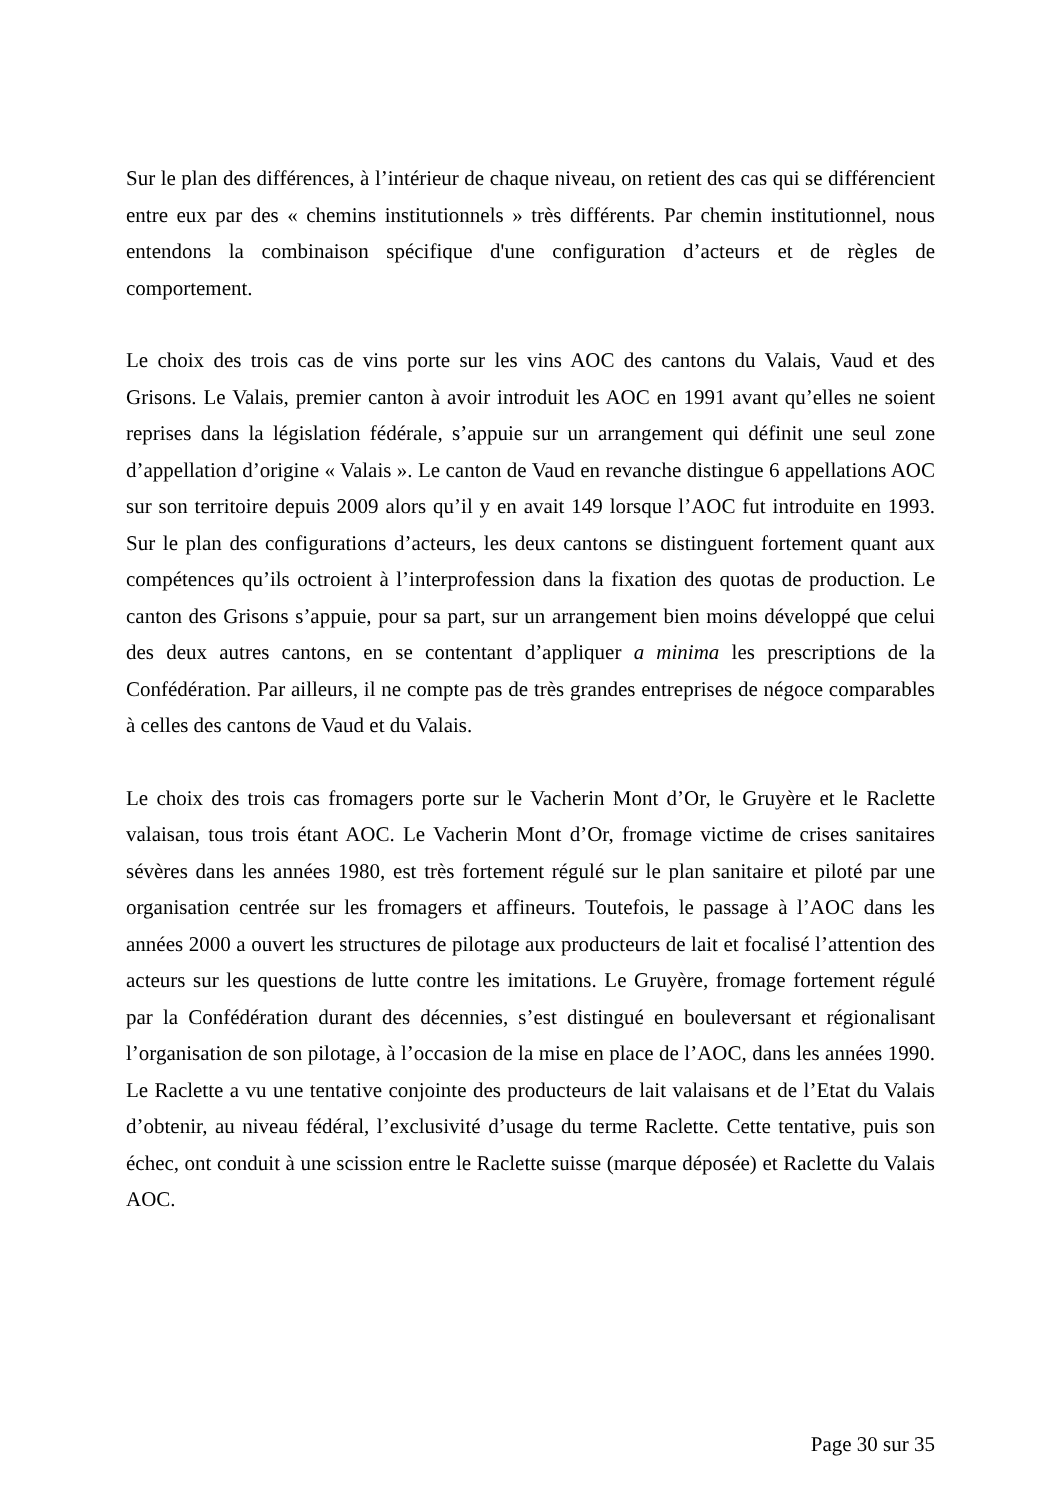Sur le plan des différences, à l’intérieur de chaque niveau, on retient des cas qui se différencient entre eux par des « chemins institutionnels » très différents. Par chemin institutionnel, nous entendons la combinaison spécifique d'une configuration d’acteurs et de règles de comportement.
Le choix des trois cas de vins porte sur les vins AOC des cantons du Valais, Vaud et des Grisons. Le Valais, premier canton à avoir introduit les AOC en 1991 avant qu’elles ne soient reprises dans la législation fédérale, s’appuie sur un arrangement qui définit une seul zone d’appellation d’origine « Valais ». Le canton de Vaud en revanche distingue 6 appellations AOC sur son territoire depuis 2009 alors qu’il y en avait 149 lorsque l’AOC fut introduite en 1993. Sur le plan des configurations d’acteurs, les deux cantons se distinguent fortement quant aux compétences qu’ils octroient à l’interprofession dans la fixation des quotas de production. Le canton des Grisons s’appuie, pour sa part, sur un arrangement bien moins développé que celui des deux autres cantons, en se contentant d’appliquer a minima les prescriptions de la Confédération. Par ailleurs, il ne compte pas de très grandes entreprises de négoce comparables à celles des cantons de Vaud et du Valais.
Le choix des trois cas fromagers porte sur le Vacherin Mont d’Or, le Gruyère et le Raclette valaisan, tous trois étant AOC. Le Vacherin Mont d’Or, fromage victime de crises sanitaires sévères dans les années 1980, est très fortement régulé sur le plan sanitaire et piloté par une organisation centrée sur les fromagers et affineurs. Toutefois, le passage à l’AOC dans les années 2000 a ouvert les structures de pilotage aux producteurs de lait et focalisé l’attention des acteurs sur les questions de lutte contre les imitations. Le Gruyère, fromage fortement régulé par la Confédération durant des décennies, s’est distingué en bouleversant et régionalisant l’organisation de son pilotage, à l’occasion de la mise en place de l’AOC, dans les années 1990. Le Raclette a vu une tentative conjointe des producteurs de lait valaisans et de l’Etat du Valais d’obtenir, au niveau fédéral, l’exclusivité d’usage du terme Raclette. Cette tentative, puis son échec, ont conduit à une scission entre le Raclette suisse (marque déposée) et Raclette du Valais AOC.
Page 30 sur 35